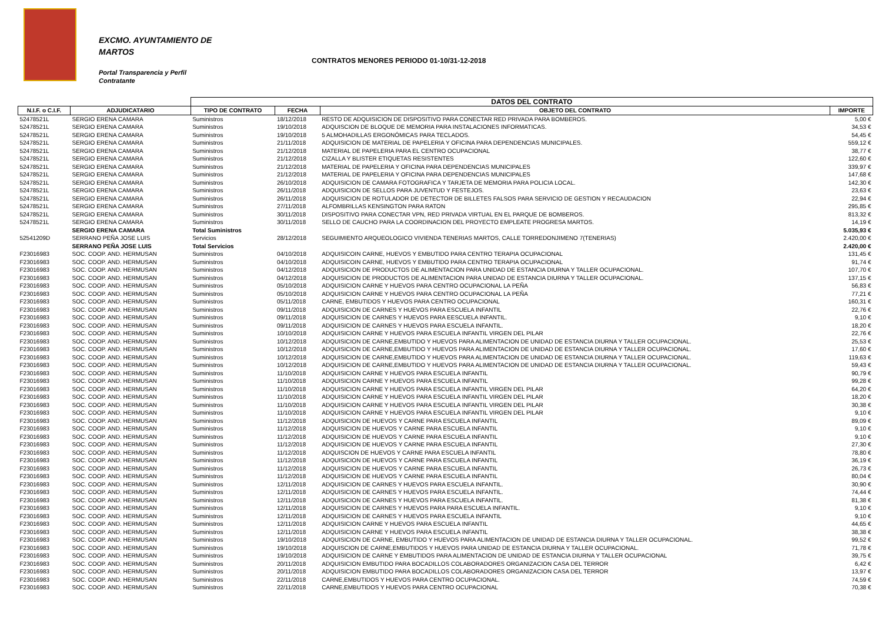EXCMO. AYUNTAMIENTO DE
MARTOS
CONTRATOS MENORES PERIODO 01-10/31-12-2018
Portal Transparencia y Perfil
Contratante
| | | DATOS DEL CONTRATO | | | |
| N.I.F. o C.I.F. | ADJUDICATARIO | TIPO DE CONTRATO | FECHA | OBJETO DEL CONTRATO | IMPORTE |
| 52478521L | SERGIO ERENA CAMARA | Suministros | 18/12/2018 | RESTO DE ADQUISICION DE DISPOSITIVO PARA CONECTAR RED PRIVADA PARA BOMBEROS. | 5,00 € |
| 52478521L | SERGIO ERENA CAMARA | Suministros | 19/10/2018 | ADQUISCION DE BLOQUE DE MEMORIA PARA INSTALACIONES INFORMATICAS. | 34,53 € |
| 52478521L | SERGIO ERENA CAMARA | Suministros | 19/10/2018 | 5 ALMOHADILLAS ERGONÓMICAS PARA TECLADOS. | 54,45 € |
| 52478521L | SERGIO ERENA CAMARA | Suministros | 21/11/2018 | ADQUISICION DE MATERIAL DE PAPELERIA Y OFICINA PARA DEPENDENCIAS MUNICIPALES. | 559,12 € |
| 52478521L | SERGIO ERENA CAMARA | Suministros | 21/12/2018 | MATERIAL DE PAPELERIA PARA EL CENTRO OCUPACIONAL | 38,77 € |
| 52478521L | SERGIO ERENA CAMARA | Suministros | 21/12/2018 | CIZALLA Y BLISTER ETIQUETAS RESISTENTES | 122,60 € |
| 52478521L | SERGIO ERENA CAMARA | Suministros | 21/12/2018 | MATERIAL DE PAPELERIA Y OFICINA PARA DEPENDENCIAS MUNICIPALES | 339,97 € |
| 52478521L | SERGIO ERENA CAMARA | Suministros | 21/12/2018 | MATERIAL DE PAPELERIA Y OFICINA PARA DEPENDENCIAS MUNICIPALES | 147,68 € |
| 52478521L | SERGIO ERENA CAMARA | Suministros | 26/10/2018 | ADQUISICION DE CAMARA FOTOGRAFICA Y TARJETA DE MEMORIA PARA POLICIA LOCAL. | 142,30 € |
| 52478521L | SERGIO ERENA CAMARA | Suministros | 26/11/2018 | ADQUISICION DE SELLOS PARA JUVENTUD Y FESTEJOS. | 23,63 € |
| 52478521L | SERGIO ERENA CAMARA | Suministros | 26/11/2018 | ADQUISICION DE ROTULADOR DE DETECTOR DE BILLETES FALSOS PARA SERVICIO DE GESTION Y RECAUDACION | 22,94 € |
| 52478521L | SERGIO ERENA CAMARA | Suministros | 27/11/2018 | ALFOMBRILLAS KENSINGTON PARA RATON | 295,85 € |
| 52478521L | SERGIO ERENA CAMARA | Suministros | 30/11/2018 | DISPOSITIVO PARA CONECTAR VPN, RED PRIVADA VIRTUAL EN EL PARQUE DE BOMBEROS. | 813,32 € |
| 52478521L | SERGIO ERENA CAMARA | Suministros | 30/11/2018 | SELLO DE CAUCHO PARA LA COORDINACION DEL PROYECTO EMPLEATE PROGRESA MARTOS. | 14,19 € |
| | SERGIO ERENA CAMARA | Total Suministros | | | 5.035,93 € |
| 52541209D | SERRANO PEÑA JOSE LUIS | Servicios | 28/12/2018 | SEGUIMIENTO ARQUEOLOGICO VIVIENDA TENERIAS MARTOS, CALLE TORREDONJIMENO 7(TENERIAS) | 2.420,00 € |
| | SERRANO PEÑA JOSE LUIS | Total Servicios | | | 2.420,00 € |
| F23016983 | SOC. COOP. AND. HERMUSAN | Suministros | 04/10/2018 | ADQUISICOIN CARNE, HUEVOS Y EMBUTIDO PARA CENTRO TERAPIA OCUPACIONAL | 131,45 € |
| F23016983 | SOC. COOP. AND. HERMUSAN | Suministros | 04/10/2018 | ADQUISICOIN CARNE, HUEVOS Y EMBUTIDO PARA CENTRO TERAPIA OCUPACIONAL | 91,74 € |
| F23016983 | SOC. COOP. AND. HERMUSAN | Suministros | 04/12/2018 | ADQUISICION DE PRODUCTOS DE ALIMENTACION PARA UNIDAD DE ESTANCIA DIURNA Y TALLER OCUPACIONAL. | 107,70 € |
| F23016983 | SOC. COOP. AND. HERMUSAN | Suministros | 04/12/2018 | ADQUISICION DE PRODUCTOS DE ALIMENTACION PARA UNIDAD DE ESTANCIA DIURNA Y TALLER OCUPACIONAL. | 137,15 € |
| F23016983 | SOC. COOP. AND. HERMUSAN | Suministros | 05/10/2018 | ADQUISICION CARNE Y HUEVOS PARA CENTRO OCUPACIONAL LA PEÑA | 56,83 € |
| F23016983 | SOC. COOP. AND. HERMUSAN | Suministros | 05/10/2018 | ADQUISICION CARNE Y HUEVOS PARA CENTRO OCUPACIONAL LA PEÑA | 77,21 € |
| F23016983 | SOC. COOP. AND. HERMUSAN | Suministros | 05/11/2018 | CARNE, EMBUTIDOS Y HUEVOS PARA CENTRO OCUPACIONAL | 160,31 € |
| F23016983 | SOC. COOP. AND. HERMUSAN | Suministros | 09/11/2018 | ADQUISICION DE CARNES Y HUEVOS PARA ESCUELA INFANTIL | 22,76 € |
| F23016983 | SOC. COOP. AND. HERMUSAN | Suministros | 09/11/2018 | ADQUISICION DE CARNES Y HUEVOS PARA EESCUELA INFANTIL. | 9,10 € |
| F23016983 | SOC. COOP. AND. HERMUSAN | Suministros | 09/11/2018 | ADQUISICION DE CARNES Y HUEVOS PARA ESCUELA INFANTIL. | 18,20 € |
| F23016983 | SOC. COOP. AND. HERMUSAN | Suministros | 10/10/2018 | ADQUISICION CARNE Y HUEVOS PARA ESCUELA INFANTIL VIRGEN DEL PILAR | 22,76 € |
| F23016983 | SOC. COOP. AND. HERMUSAN | Suministros | 10/12/2018 | ADQUISICION DE CARNE,EMBUTIDO Y HUEVOS PARA ALIMENTACION DE UNIDAD DE ESTANCIA DIURNA Y TALLER OCUPACIONAL. | 25,53 € |
| F23016983 | SOC. COOP. AND. HERMUSAN | Suministros | 10/12/2018 | ADQUISICION DE CARNE,EMBUTIDO Y HUEVOS PARA ALIMENTACION DE UNIDAD DE ESTANCIA DIURNA Y TALLER OCUPACIONAL. | 17,60 € |
| F23016983 | SOC. COOP. AND. HERMUSAN | Suministros | 10/12/2018 | ADQUISICION DE CARNE,EMBUTIDO Y HUEVOS PARA ALIMENTACION DE UNIDAD DE ESTANCIA DIURNA Y TALLER OCUPACIONAL. | 119,63 € |
| F23016983 | SOC. COOP. AND. HERMUSAN | Suministros | 10/12/2018 | ADQUISICION DE CARNE,EMBUTIDO Y HUEVOS PARA ALIMENTACION DE UNIDAD DE ESTANCIA DIURNA Y TALLER OCUPACIONAL. | 59,43 € |
| F23016983 | SOC. COOP. AND. HERMUSAN | Suministros | 11/10/2018 | ADQUISICION CARNE Y HUEVOS PARA ESCUELA INFANTIL | 90,79 € |
| F23016983 | SOC. COOP. AND. HERMUSAN | Suministros | 11/10/2018 | ADQUISICION CARNE Y HUEVOS PARA ESCUELA INFANTIL | 99,28 € |
| F23016983 | SOC. COOP. AND. HERMUSAN | Suministros | 11/10/2018 | ADQUISICION CARNE Y HUEVOS PARA ESCUELA INFANTIL VIRGEN DEL PILAR | 64,20 € |
| F23016983 | SOC. COOP. AND. HERMUSAN | Suministros | 11/10/2018 | ADQUISICION CARNE Y HUEVOS PARA ESCUELA INFANTIL VIRGEN DEL PILAR | 18,20 € |
| F23016983 | SOC. COOP. AND. HERMUSAN | Suministros | 11/10/2018 | ADQUISICION CARNE Y HUEVOS PARA ESCUELA INFANTIL VIRGEN DEL PILAR | 30,38 € |
| F23016983 | SOC. COOP. AND. HERMUSAN | Suministros | 11/10/2018 | ADQUISICION CARNE Y HUEVOS PARA ESCUELA INFANTIL VIRGEN DEL PILAR | 9,10 € |
| F23016983 | SOC. COOP. AND. HERMUSAN | Suministros | 11/12/2018 | ADQUISICION DE HUEVOS Y CARNE PARA ESCUELA INFANTIL | 89,09 € |
| F23016983 | SOC. COOP. AND. HERMUSAN | Suministros | 11/12/2018 | ADQUISICION DE HUEVOS Y CARNE PARA ESCUELA INFANTIL | 9,10 € |
| F23016983 | SOC. COOP. AND. HERMUSAN | Suministros | 11/12/2018 | ADQUISICION DE HUEVOS Y CARNE PARA ESCUELA INFANTIL | 9,10 € |
| F23016983 | SOC. COOP. AND. HERMUSAN | Suministros | 11/12/2018 | ADQUISICION DE HUEVOS Y CARNE PARA ESCUELA INFANTIL | 27,30 € |
| F23016983 | SOC. COOP. AND. HERMUSAN | Suministros | 11/12/2018 | ADQUISCION DE HUEVOS Y CARNE PARA ESCUELA INFANTIL | 78,80 € |
| F23016983 | SOC. COOP. AND. HERMUSAN | Suministros | 11/12/2018 | ADQUISICION DE HUEVOS Y CARNE PARA ESCUELA INFANTIL | 36,19 € |
| F23016983 | SOC. COOP. AND. HERMUSAN | Suministros | 11/12/2018 | ADQUISICION DE HUEVOS Y CARNE PARA ESCUELA INFANTIL | 26,73 € |
| F23016983 | SOC. COOP. AND. HERMUSAN | Suministros | 11/12/2018 | ADQUISICION DE HUEVOS Y CARNE PARA ESCUELA INFANTIL | 80,04 € |
| F23016983 | SOC. COOP. AND. HERMUSAN | Suministros | 12/11/2018 | ADQUISICION DE CARNES Y HUEVOS PARA ESCUELA INFANTIL. | 30,90 € |
| F23016983 | SOC. COOP. AND. HERMUSAN | Suministros | 12/11/2018 | ADQUISICION DE CARNES Y HUEVOS PARA ESCUELA INFANTIL. | 74,44 € |
| F23016983 | SOC. COOP. AND. HERMUSAN | Suministros | 12/11/2018 | ADQUISICION DE CARNES Y HUEVOS PARA ESCUELA INFANTIL. | 81,38 € |
| F23016983 | SOC. COOP. AND. HERMUSAN | Suministros | 12/11/2018 | ADQUISICION DE CARNES Y HUEVOS PARA PARA ESCUELA INFANTIL. | 9,10 € |
| F23016983 | SOC. COOP. AND. HERMUSAN | Suministros | 12/11/2018 | ADQUISICION DE CARNES Y HUEVOS PARA ESCUELA INFANTIL | 9,10 € |
| F23016983 | SOC. COOP. AND. HERMUSAN | Suministros | 12/11/2018 | ADQUISICION CARNE Y HUEVOS PARA ESCUELA INFANTIL | 44,65 € |
| F23016983 | SOC. COOP. AND. HERMUSAN | Suministros | 12/11/2018 | ADQUISICION CARNE Y HUEVOS PARA ESCUELA INFANTIL | 38,38 € |
| F23016983 | SOC. COOP. AND. HERMUSAN | Suministros | 19/10/2018 | ADQUISICION DE CARNE, EMBUTIDO Y HUEVOS PARA ALIMENTACION DE UNIDAD DE ESTANCIA DIURNA Y TALLER OCUPACIONAL. | 99,52 € |
| F23016983 | SOC. COOP. AND. HERMUSAN | Suministros | 19/10/2018 | ADQUISCION DE CARNE,EMBUTIDOS Y HUEVOS PARA UNIDAD DE ESTANCIA DIURNA Y TALLER OCUPACIONAL. | 71,78 € |
| F23016983 | SOC. COOP. AND. HERMUSAN | Suministros | 19/10/2018 | ADQUISICION DE CARNE Y EMBUTIDOS PARA ALIMENTACION DE UNIDAD DE ESTANCIA DIURNA Y TALLER OCUPACIONAL | 39,75 € |
| F23016983 | SOC. COOP. AND. HERMUSAN | Suministros | 20/11/2018 | ADQUISICION EMBUTIDO PARA BOCADILLOS COLABORADORES ORGANIZACION CASA DEL TERROR | 6,42 € |
| F23016983 | SOC. COOP. AND. HERMUSAN | Suministros | 20/11/2018 | ADQUISICION EMBUTIDO PARA BOCADILLOS COLABORADORES ORGANIZACION CASA DEL TERROR | 13,97 € |
| F23016983 | SOC. COOP. AND. HERMUSAN | Suministros | 22/11/2018 | CARNE,EMBUTIDOS Y HUEVOS PARA CENTRO OCUPACIONAL. | 74,59 € |
| F23016983 | SOC. COOP. AND. HERMUSAN | Suministros | 22/11/2018 | CARNE,EMBUTIDOS Y HUEVOS PARA CENTRO OCUPACIONAL | 70,38 € |